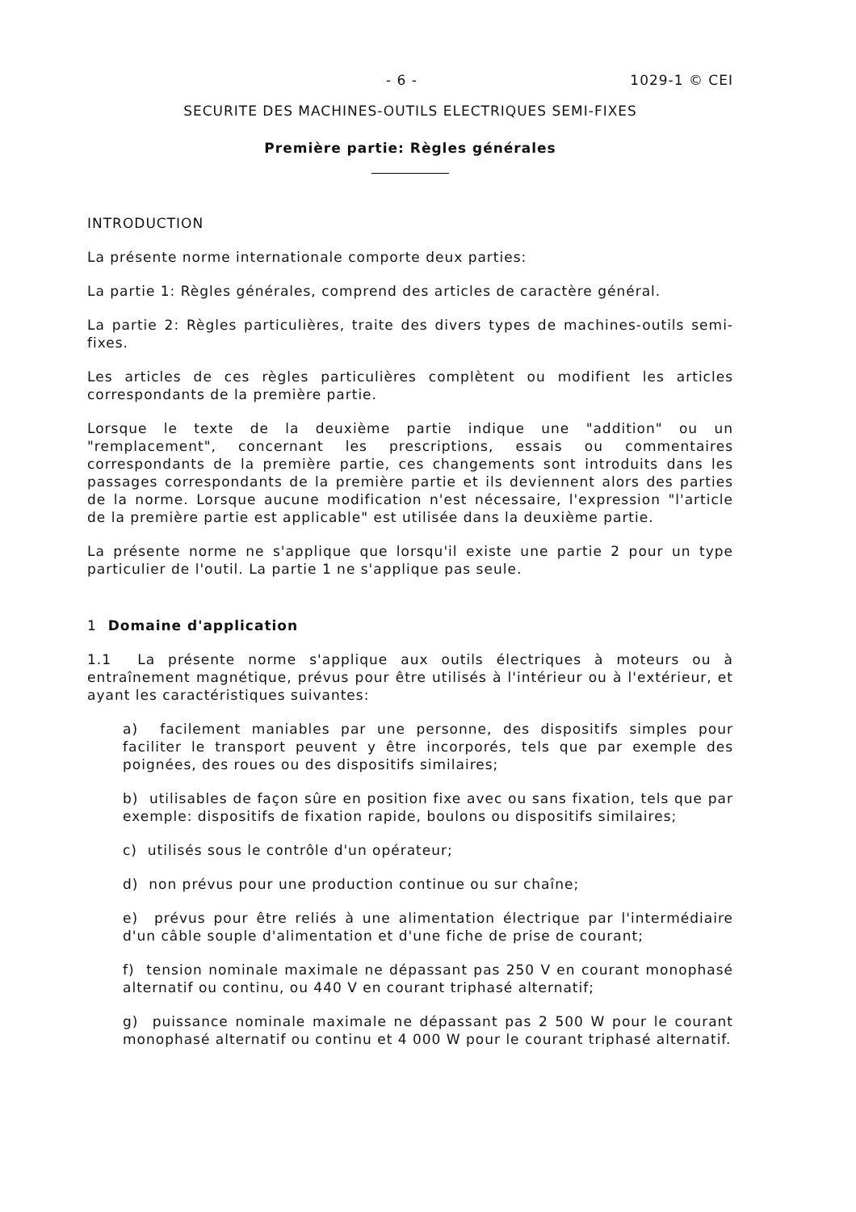- 6 - 1029-1 © CEI
SECURITE DES MACHINES-OUTILS ELECTRIQUES SEMI-FIXES
Première partie: Règles générales
INTRODUCTION
La présente norme internationale comporte deux parties:
La partie 1: Règles générales, comprend des articles de caractère général.
La partie 2: Règles particulières, traite des divers types de machines-outils semi-fixes.
Les articles de ces règles particulières complètent ou modifient les articles correspondants de la première partie.
Lorsque le texte de la deuxième partie indique une "addition" ou un "remplacement", concernant les prescriptions, essais ou commentaires correspondants de la première partie, ces changements sont introduits dans les passages correspondants de la première partie et ils deviennent alors des parties de la norme. Lorsque aucune modification n'est nécessaire, l'expression "l'article de la première partie est applicable" est utilisée dans la deuxième partie.
La présente norme ne s'applique que lorsqu'il existe une partie 2 pour un type particulier de l'outil. La partie 1 ne s'applique pas seule.
1 Domaine d'application
1.1 La présente norme s'applique aux outils électriques à moteurs ou à entraînement magnétique, prévus pour être utilisés à l'intérieur ou à l'extérieur, et ayant les caractéristiques suivantes:
a) facilement maniables par une personne, des dispositifs simples pour faciliter le transport peuvent y être incorporés, tels que par exemple des poignées, des roues ou des dispositifs similaires;
b) utilisables de façon sûre en position fixe avec ou sans fixation, tels que par exemple: dispositifs de fixation rapide, boulons ou dispositifs similaires;
c) utilisés sous le contrôle d'un opérateur;
d) non prévus pour une production continue ou sur chaîne;
e) prévus pour être reliés à une alimentation électrique par l'intermédiaire d'un câble souple d'alimentation et d'une fiche de prise de courant;
f) tension nominale maximale ne dépassant pas 250 V en courant monophasé alternatif ou continu, ou 440 V en courant triphasé alternatif;
g) puissance nominale maximale ne dépassant pas 2 500 W pour le courant monophasé alternatif ou continu et 4 000 W pour le courant triphasé alternatif.